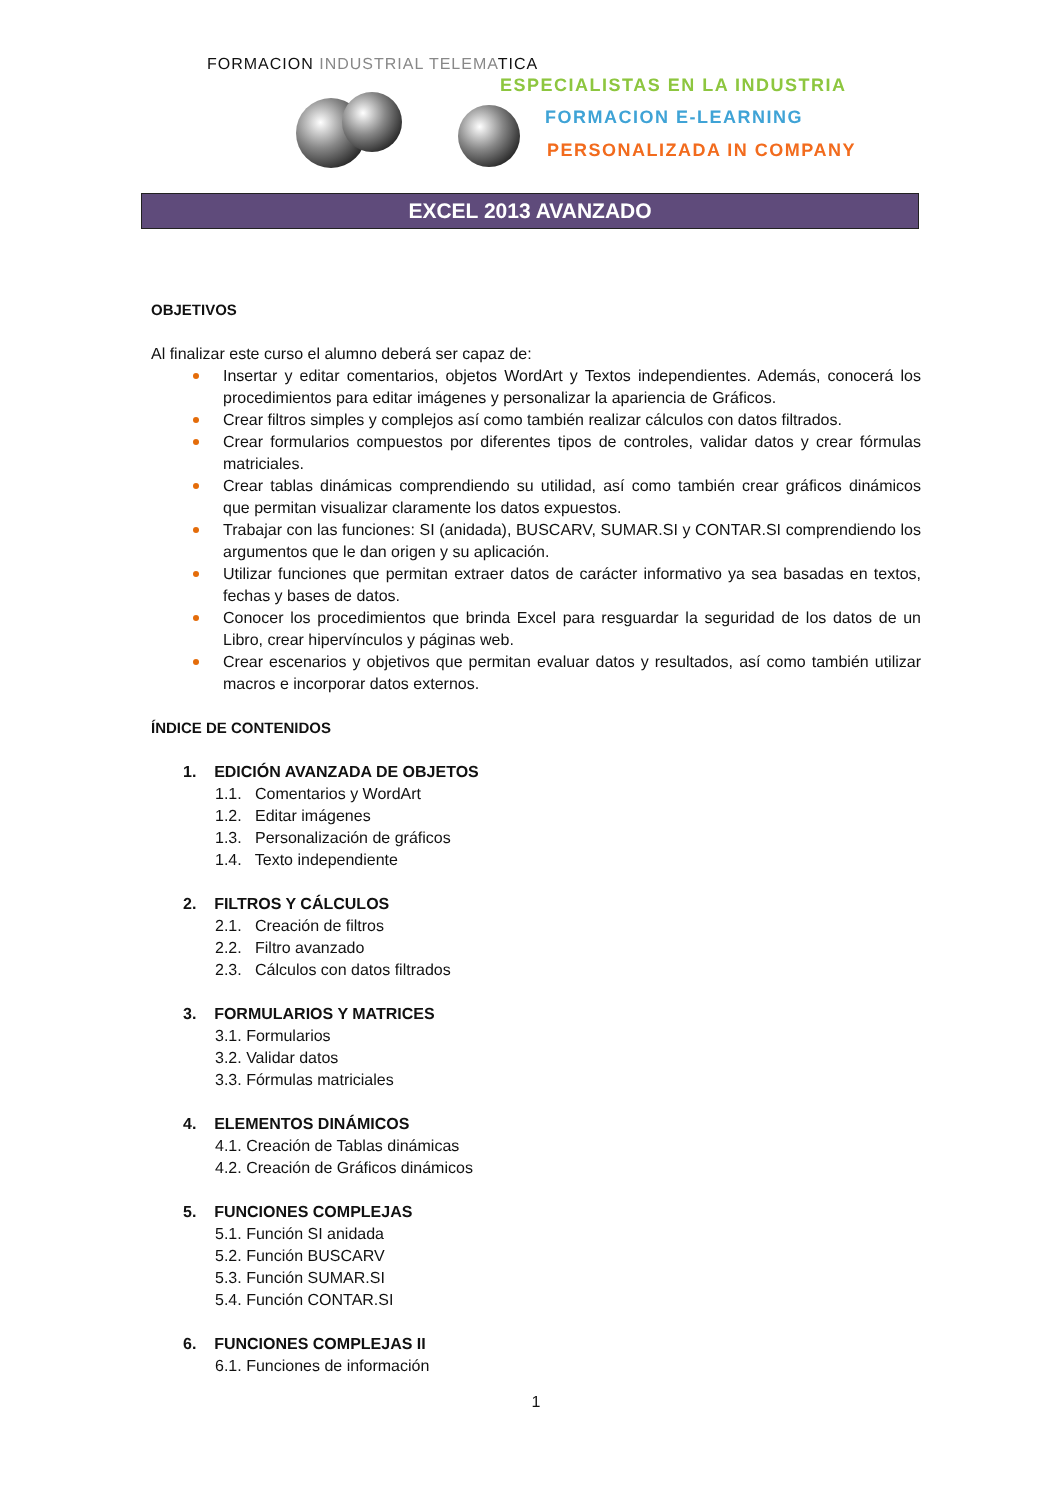FORMACION INDUSTRIAL TELEMATICA
ESPECIALISTAS EN LA INDUSTRIA
FORMACION E-LEARNING
PERSONALIZADA IN COMPANY
EXCEL 2013 AVANZADO
OBJETIVOS
Al finalizar este curso el alumno deberá ser capaz de:
Insertar y editar comentarios, objetos WordArt y Textos independientes. Además, conocerá los procedimientos para editar imágenes y personalizar la apariencia de Gráficos.
Crear filtros simples y complejos así como también realizar cálculos con datos filtrados.
Crear formularios compuestos por diferentes tipos de controles, validar datos y crear fórmulas matriciales.
Crear tablas dinámicas comprendiendo su utilidad, así como también crear gráficos dinámicos que permitan visualizar claramente los datos expuestos.
Trabajar con las funciones: SI (anidada), BUSCARV, SUMAR.SI y CONTAR.SI comprendiendo los argumentos que le dan origen y su aplicación.
Utilizar funciones que permitan extraer datos de carácter informativo ya sea basadas en textos, fechas y bases de datos.
Conocer los procedimientos que brinda Excel para resguardar la seguridad de los datos de un Libro, crear hipervínculos y páginas web.
Crear escenarios y objetivos que permitan evaluar datos y resultados, así como también utilizar macros e incorporar datos externos.
ÍNDICE DE CONTENIDOS
1. EDICIÓN AVANZADA DE OBJETOS
1.1. Comentarios y WordArt
1.2. Editar imágenes
1.3. Personalización de gráficos
1.4. Texto independiente
2. FILTROS Y CÁLCULOS
2.1. Creación de filtros
2.2. Filtro avanzado
2.3. Cálculos con datos filtrados
3. FORMULARIOS Y MATRICES
3.1. Formularios
3.2. Validar datos
3.3. Fórmulas matriciales
4. ELEMENTOS DINÁMICOS
4.1. Creación de Tablas dinámicas
4.2. Creación de Gráficos dinámicos
5. FUNCIONES COMPLEJAS
5.1. Función SI anidada
5.2. Función BUSCARV
5.3. Función SUMAR.SI
5.4. Función CONTAR.SI
6. FUNCIONES COMPLEJAS II
6.1. Funciones de información
1